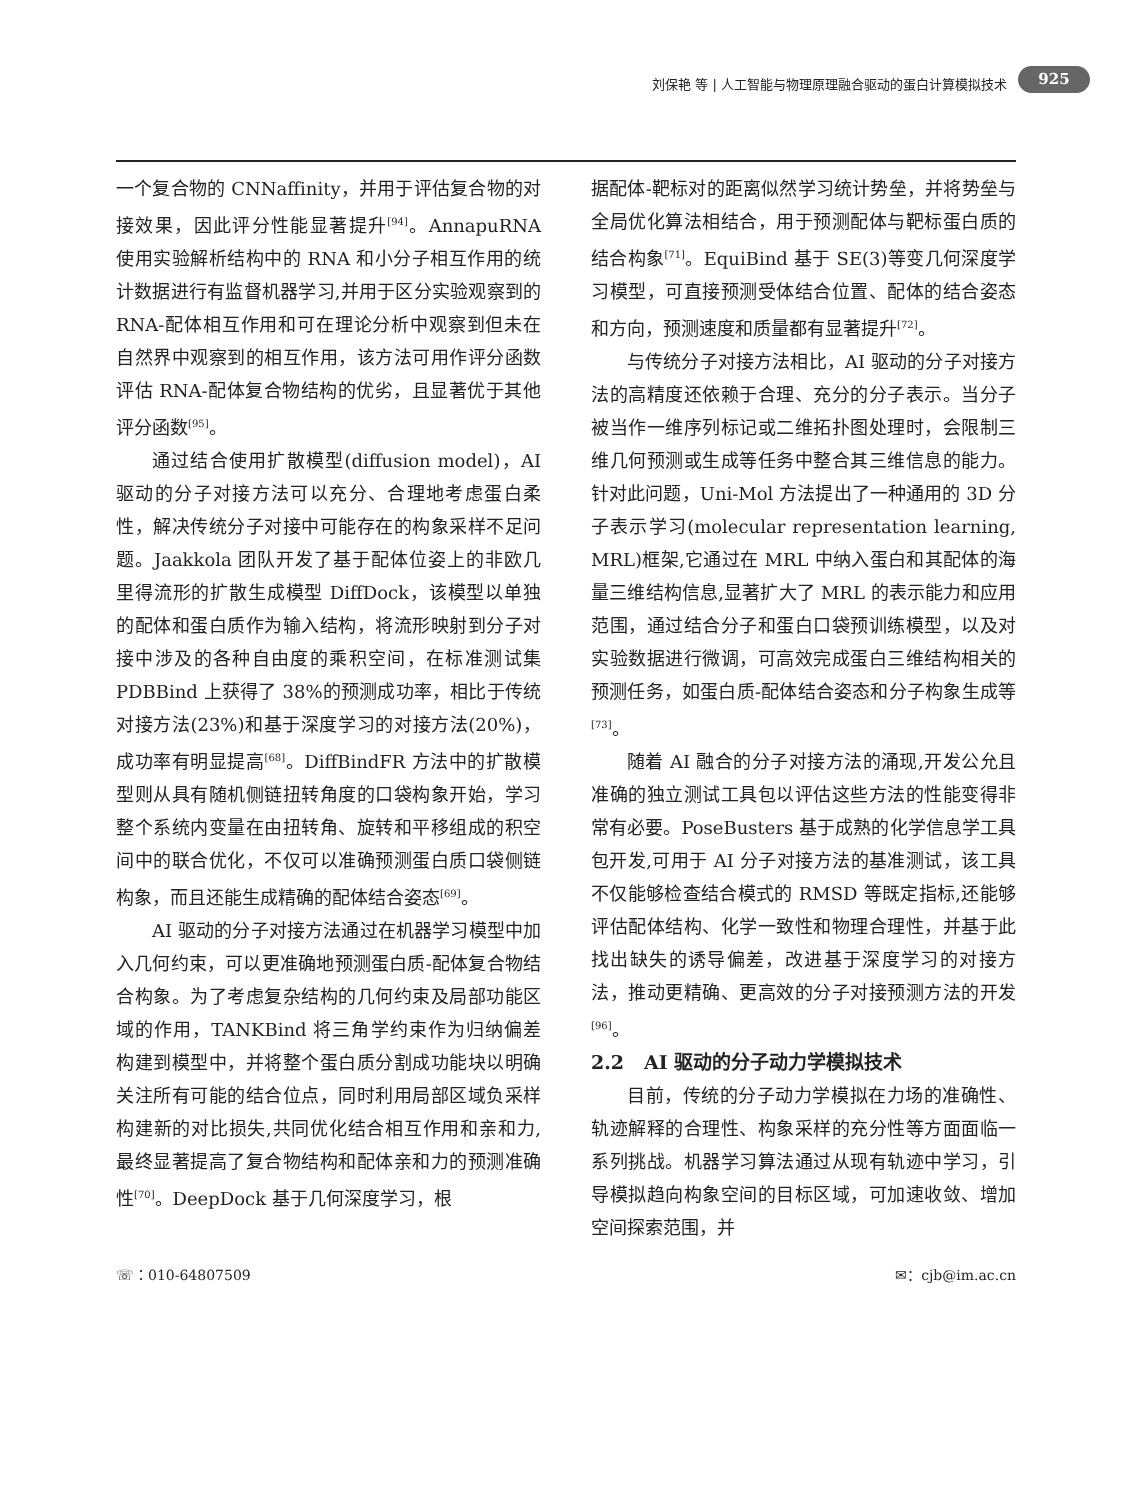刘保艳 等 | 人工智能与物理原理融合驱动的蛋白计算模拟技术 925
一个复合物的 CNNaffinity，并用于评估复合物的对接效果，因此评分性能显著提升<sup>[94]</sup>。AnnapuRNA 使用实验解析结构中的 RNA 和小分子相互作用的统计数据进行有监督机器学习,并用于区分实验观察到的 RNA-配体相互作用和可在理论分析中观察到但未在自然界中观察到的相互作用，该方法可用作评分函数评估 RNA-配体复合物结构的优劣，且显著优于其他评分函数<sup>[95]</sup>。
通过结合使用扩散模型(diffusion model)，AI 驱动的分子对接方法可以充分、合理地考虑蛋白柔性，解决传统分子对接中可能存在的构象采样不足问题。Jaakkola 团队开发了基于配体位姿上的非欧几里得流形的扩散生成模型 DiffDock，该模型以单独的配体和蛋白质作为输入结构，将流形映射到分子对接中涉及的各种自由度的乘积空间，在标准测试集 PDBBind 上获得了 38%的预测成功率，相比于传统对接方法(23%)和基于深度学习的对接方法(20%)，成功率有明显提高<sup>[68]</sup>。DiffBindFR 方法中的扩散模型则从具有随机侧链扭转角度的口袋构象开始，学习整个系统内变量在由扭转角、旋转和平移组成的积空间中的联合优化，不仅可以准确预测蛋白质口袋侧链构象，而且还能生成精确的配体结合姿态<sup>[69]</sup>。
AI 驱动的分子对接方法通过在机器学习模型中加入几何约束，可以更准确地预测蛋白质-配体复合物结合构象。为了考虑复杂结构的几何约束及局部功能区域的作用，TANKBind 将三角学约束作为归纳偏差构建到模型中，并将整个蛋白质分割成功能块以明确关注所有可能的结合位点，同时利用局部区域负采样构建新的对比损失,共同优化结合相互作用和亲和力,最终显著提高了复合物结构和配体亲和力的预测准确性<sup>[70]</sup>。DeepDock 基于几何深度学习，根
据配体-靶标对的距离似然学习统计势垒，并将势垒与全局优化算法相结合，用于预测配体与靶标蛋白质的结合构象<sup>[71]</sup>。EquiBind 基于 SE(3)等变几何深度学习模型，可直接预测受体结合位置、配体的结合姿态和方向，预测速度和质量都有显著提升<sup>[72]</sup>。
与传统分子对接方法相比，AI 驱动的分子对接方法的高精度还依赖于合理、充分的分子表示。当分子被当作一维序列标记或二维拓扑图处理时，会限制三维几何预测或生成等任务中整合其三维信息的能力。针对此问题，Uni-Mol 方法提出了一种通用的 3D 分子表示学习(molecular representation learning, MRL)框架,它通过在 MRL 中纳入蛋白和其配体的海量三维结构信息,显著扩大了 MRL 的表示能力和应用范围，通过结合分子和蛋白口袋预训练模型，以及对实验数据进行微调，可高效完成蛋白三维结构相关的预测任务，如蛋白质-配体结合姿态和分子构象生成等<sup>[73]</sup>。
随着 AI 融合的分子对接方法的涌现,开发公允且准确的独立测试工具包以评估这些方法的性能变得非常有必要。PoseBusters 基于成熟的化学信息学工具包开发,可用于 AI 分子对接方法的基准测试，该工具不仅能够检查结合模式的 RMSD 等既定指标,还能够评估配体结构、化学一致性和物理合理性，并基于此找出缺失的诱导偏差，改进基于深度学习的对接方法，推动更精确、更高效的分子对接预测方法的开发<sup>[96]</sup>。
2.2 AI 驱动的分子动力学模拟技术
目前，传统的分子动力学模拟在力场的准确性、轨迹解释的合理性、构象采样的充分性等方面面临一系列挑战。机器学习算法通过从现有轨迹中学习，引导模拟趋向构象空间的目标区域，可加速收敛、增加空间探索范围，并
☏：010-64807509 ✉：cjb@im.ac.cn